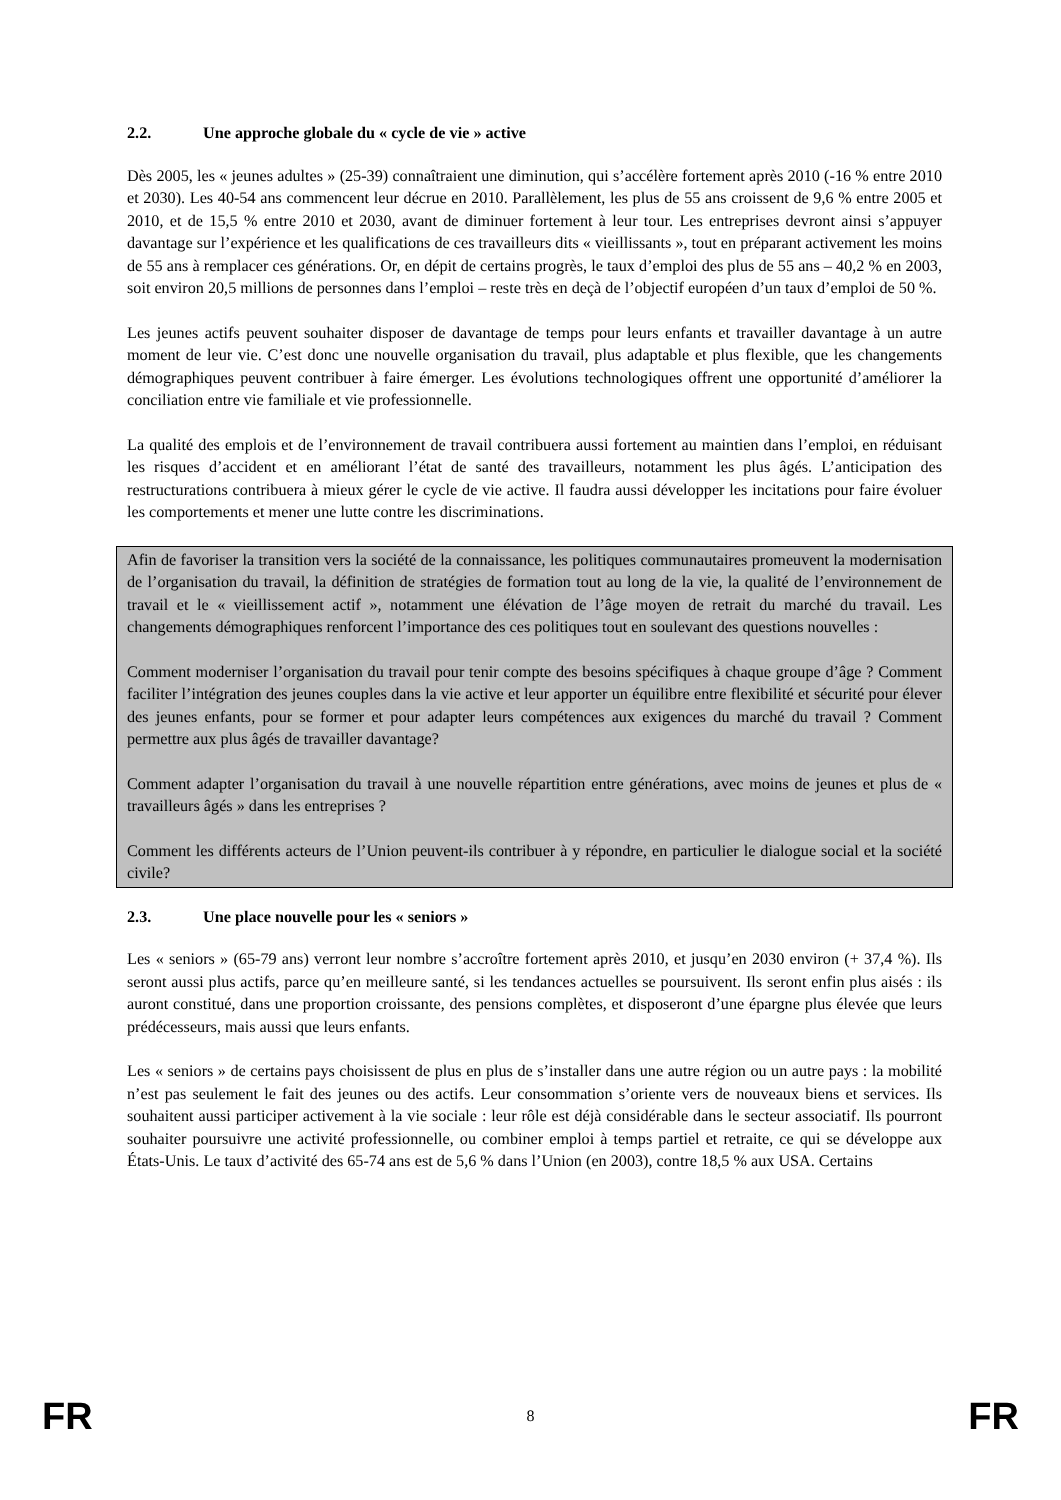2.2. Une approche globale du « cycle de vie » active
Dès 2005, les « jeunes adultes » (25-39) connaîtraient une diminution, qui s’accélère fortement après 2010 (-16 % entre 2010 et 2030). Les 40-54 ans commencent leur décrue en 2010. Parallèlement, les plus de 55 ans croissent de 9,6 % entre 2005 et 2010, et de 15,5 % entre 2010 et 2030, avant de diminuer fortement à leur tour. Les entreprises devront ainsi s’appuyer davantage sur l’expérience et les qualifications de ces travailleurs dits « vieillissants », tout en préparant activement les moins de 55 ans à remplacer ces générations. Or, en dépit de certains progrès, le taux d’emploi des plus de 55 ans – 40,2 % en 2003, soit environ 20,5 millions de personnes dans l’emploi – reste très en deçà de l’objectif européen d’un taux d’emploi de 50 %.
Les jeunes actifs peuvent souhaiter disposer de davantage de temps pour leurs enfants et travailler davantage à un autre moment de leur vie. C’est donc une nouvelle organisation du travail, plus adaptable et plus flexible, que les changements démographiques peuvent contribuer à faire émerger. Les évolutions technologiques offrent une opportunité d’améliorer la conciliation entre vie familiale et vie professionnelle.
La qualité des emplois et de l’environnement de travail contribuera aussi fortement au maintien dans l’emploi, en réduisant les risques d’accident et en améliorant l’état de santé des travailleurs, notamment les plus âgés. L’anticipation des restructurations contribuera à mieux gérer le cycle de vie active. Il faudra aussi développer les incitations pour faire évoluer les comportements et mener une lutte contre les discriminations.
Afin de favoriser la transition vers la société de la connaissance, les politiques communautaires promeuvent la modernisation de l’organisation du travail, la définition de stratégies de formation tout au long de la vie, la qualité de l’environnement de travail et le « vieillissement actif », notamment une élévation de l’âge moyen de retrait du marché du travail. Les changements démographiques renforcent l’importance des ces politiques tout en soulevant des questions nouvelles :
Comment moderniser l’organisation du travail pour tenir compte des besoins spécifiques à chaque groupe d’âge ? Comment faciliter l’intégration des jeunes couples dans la vie active et leur apporter un équilibre entre flexibilité et sécurité pour élever des jeunes enfants, pour se former et pour adapter leurs compétences aux exigences du marché du travail ? Comment permettre aux plus âgés de travailler davantage?
Comment adapter l’organisation du travail à une nouvelle répartition entre générations, avec moins de jeunes et plus de « travailleurs âgés » dans les entreprises ?
Comment les différents acteurs de l’Union peuvent-ils contribuer à y répondre, en particulier le dialogue social et la société civile?
2.3. Une place nouvelle pour les « seniors »
Les « seniors » (65-79 ans) verront leur nombre s’accroître fortement après 2010, et jusqu’en 2030 environ (+ 37,4 %). Ils seront aussi plus actifs, parce qu’en meilleure santé, si les tendances actuelles se poursuivent. Ils seront enfin plus aisés : ils auront constitué, dans une proportion croissante, des pensions complètes, et disposeront d’une épargne plus élevée que leurs prédécesseurs, mais aussi que leurs enfants.
Les « seniors » de certains pays choisissent de plus en plus de s’installer dans une autre région ou un autre pays : la mobilité n’est pas seulement le fait des jeunes ou des actifs. Leur consommation s’oriente vers de nouveaux biens et services. Ils souhaitent aussi participer activement à la vie sociale : leur rôle est déjà considérable dans le secteur associatif. Ils pourront souhaiter poursuivre une activité professionnelle, ou combiner emploi à temps partiel et retraite, ce qui se développe aux États-Unis. Le taux d’activité des 65-74 ans est de 5,6 % dans l’Union (en 2003), contre 18,5 % aux USA. Certains
FR 8 FR